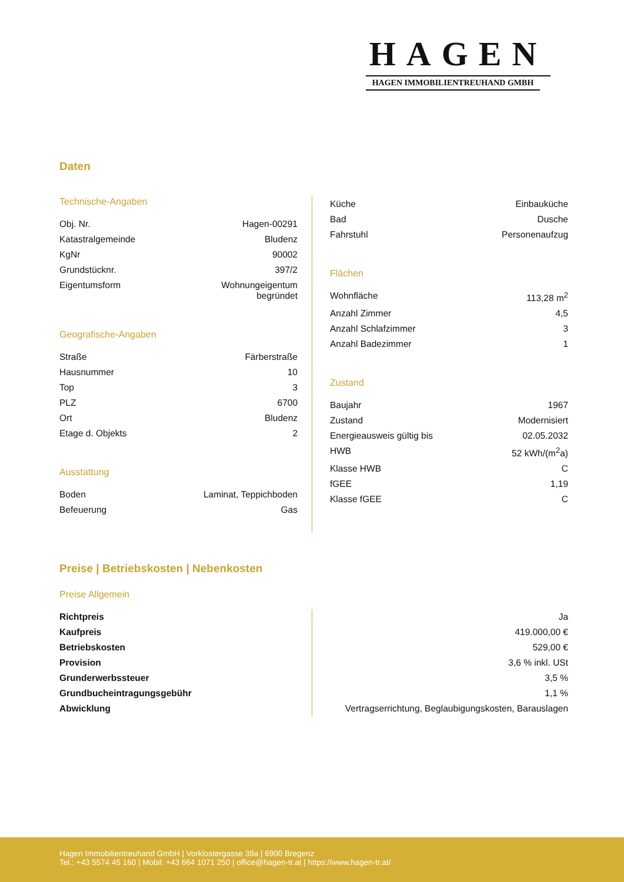HAGEN
HAGEN IMMOBILIENTREUHAND GMBH
Daten
Technische-Angaben
| Obj. Nr. | Hagen-00291 |
| Katastralgemeinde | Bludenz |
| KgNr | 90002 |
| Grundstücknr. | 397/2 |
| Eigentumsform | Wohnungeigentum begründet |
Geografische-Angaben
| Straße | Färberstraße |
| Hausnummer | 10 |
| Top | 3 |
| PLZ | 6700 |
| Ort | Bludenz |
| Etage d. Objekts | 2 |
Ausstattung
| Boden | Laminat, Teppichboden |
| Befeuerung | Gas |
| Küche | Einbauküche |
| Bad | Dusche |
| Fahrstuhl | Personenaufzug |
Flächen
| Wohnfläche | 113,28 m<sup>2</sup> |
| Anzahl Zimmer | 4,5 |
| Anzahl Schlafzimmer | 3 |
| Anzahl Badezimmer | 1 |
Zustand
| Baujahr | 1967 |
| Zustand | Modernisiert |
| Energieausweis gültig bis | 02.05.2032 |
| HWB | 52 kWh/(m<sup>2</sup>a) |
| Klasse HWB | C |
| fGEE | 1,19 |
| Klasse fGEE | C |
Preise | Betriebskosten | Nebenkosten
Preise Allgemein
| Richtpreis | Ja |
| Kaufpreis | 419.000,00 € |
| Betriebskosten | 529,00 € |
| Provision | 3,6 % inkl. USt |
| Grunderwerbssteuer | 3,5 % |
| Grundbucheintragungsgebühr | 1,1 % |
| Abwicklung | Vertragserrichtung, Beglaubigungskosten, Barauslagen |
Hagen Immobilientreuhand GmbH | Vorklostergasse 39a | 6900 Bregenz
Tel.: +43 5574 45 160 | Mobil: +43 664 1071 250 | office@hagen-tr.at | https://www.hagen-tr.at/